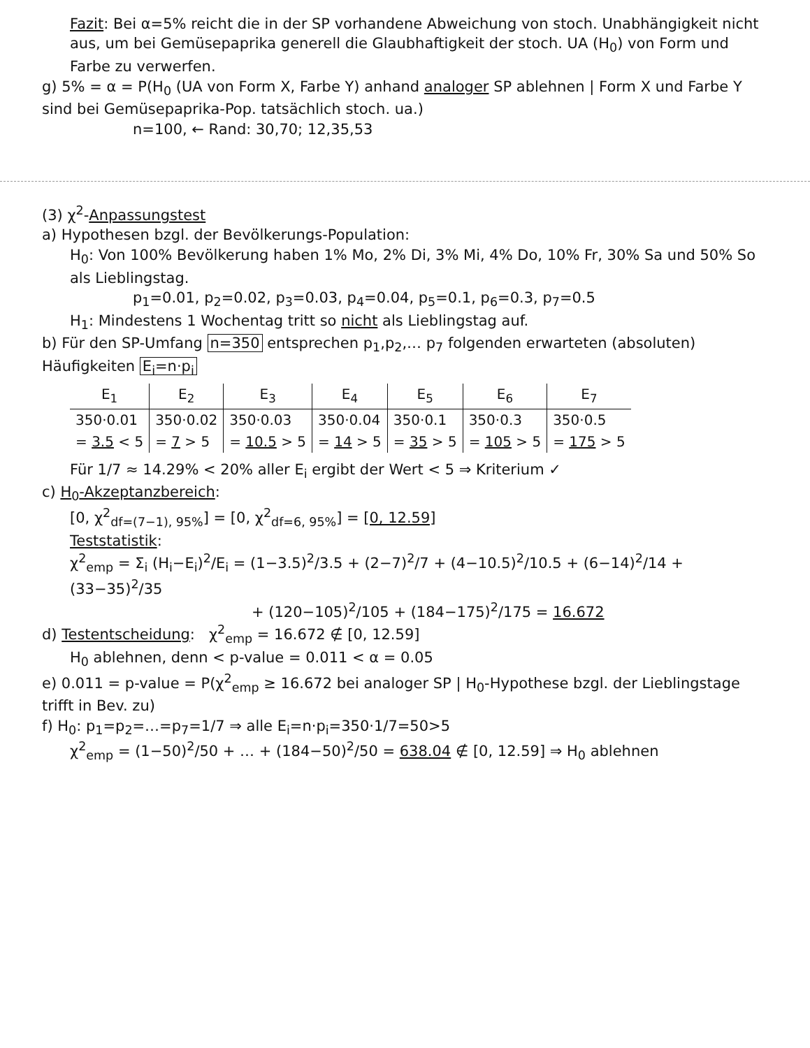Fazit: Bei α=5% reicht die in der SP vorhandene Abweichung von stoch. Unabhängigkeit nicht aus, um bei Gemüsepaprika generell die Glaubhaftigkeit der stoch. UA (H<sub>0</sub>) von Form und Farbe zu verwerfen.
g) 5% = α = P(H<sub>0</sub> (UA von Form X, Farbe Y) anhand analoger SP ablehnen | Form X und Farbe Y sind bei Gemüsepaprika-Pop. tatsächlich stoch. ua.)
n=100, ← Rand: 30,70; 12,35,53
(3) χ<sup>2</sup>-Anpassungstest
a) Hypothesen bzgl. der Bevölkerungs-Population:
H<sub>0</sub>: Von 100% Bevölkerung haben 1% Mo, 2% Di, 3% Mi, 4% Do, 10% Fr, 30% Sa und 50% So als Lieblingstag.
p<sub>1</sub>=0.01, p<sub>2</sub>=0.02, p<sub>3</sub>=0.03, p<sub>4</sub>=0.04, p<sub>5</sub>=0.1, p<sub>6</sub>=0.3, p<sub>7</sub>=0.5
H<sub>1</sub>: Mindestens 1 Wochentag tritt so nicht als Lieblingstag auf.
b) Für den SP-Umfang n=350 entsprechen p<sub>1</sub>,p<sub>2</sub>,… p<sub>7</sub> folgenden erwarteten (absoluten) Häufigkeiten E<sub>i</sub>=n·p<sub>i</sub>
| E<sub>1</sub> | E<sub>2</sub> | E<sub>3</sub> | E<sub>4</sub> | E<sub>5</sub> | E<sub>6</sub> | E<sub>7</sub> |
| --- | --- | --- | --- | --- | --- | --- |
| 350·0.01 | 350·0.02 | 350·0.03 | 350·0.04 | 350·0.1 | 350·0.3 | 350·0.5 |
| = 3.5 < 5 | = 7 > 5 | = 10.5 > 5 | = 14 > 5 | = 35 > 5 | = 105 > 5 | = 175 > 5 |
Für 1/7 ≈ 14.29% < 20% aller E<sub>i</sub> ergibt der Wert < 5 ⇒ Kriterium ✓
c) H<sub>0</sub>-Akzeptanzbereich:
[0, χ<sup>2</sup><sub>df=(7−1), 95%</sub>] = [0, χ<sup>2</sup><sub>df=6, 95%</sub>] = [0, 12.59]
Teststatistik:
χ<sup>2</sup><sub>emp</sub> = Σ<sub>i</sub> (H<sub>i</sub>−E<sub>i</sub>)<sup>2</sup>/E<sub>i</sub> = (1−3.5)<sup>2</sup>/3.5 + (2−7)<sup>2</sup>/7 + (4−10.5)<sup>2</sup>/10.5 + (6−14)<sup>2</sup>/14 + (33−35)<sup>2</sup>/35
+ (120−105)<sup>2</sup>/105 + (184−175)<sup>2</sup>/175 = 16.672
d) Testentscheidung: χ<sup>2</sup><sub>emp</sub> = 16.672 ∉ [0, 12.59]
H<sub>0</sub> ablehnen, denn < p-value = 0.011 < α = 0.05
e) 0.011 = p-value = P(χ<sup>2</sup><sub>emp</sub> ≥ 16.672 bei analoger SP | H<sub>0</sub>-Hypothese bzgl. der Lieblingstage trifft in Bev. zu)
f) H<sub>0</sub>: p<sub>1</sub>=p<sub>2</sub>=…=p<sub>7</sub>=1/7 ⇒ alle E<sub>i</sub>=n·p<sub>i</sub>=350·1/7=50>5
χ<sup>2</sup><sub>emp</sub> = (1−50)<sup>2</sup>/50 + … + (184−50)<sup>2</sup>/50 = 638.04 ∉ [0, 12.59] ⇒ H<sub>0</sub> ablehnen